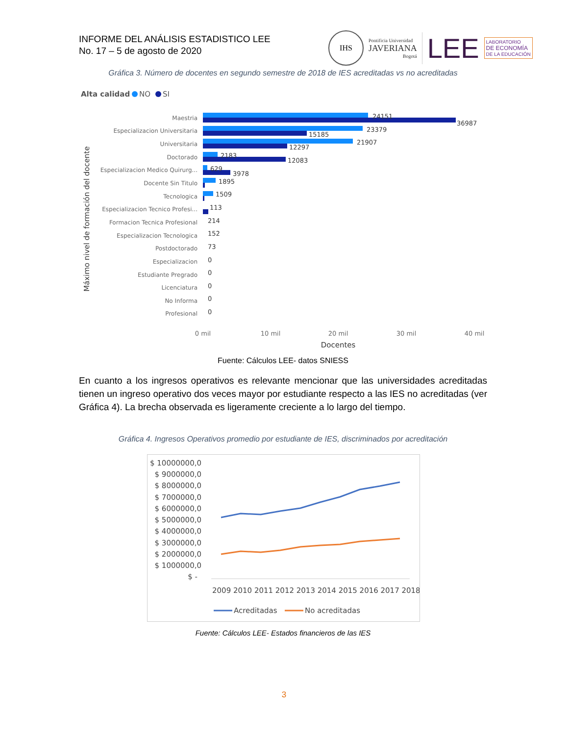INFORME DEL ANÁLISIS ESTADISTICO LEE
No. 17 – 5 de agosto de 2020
IHS
Pontificia Universidad
JAVERIANA
Bogotá
LEE
LABORATORIO
DE ECONOMÍA
DE LA EDUCACIÓN
Gráfica 3. Número de docentes en segundo semestre de 2018 de IES acreditadas vs no acreditadas
Alta calidad
NO
SI
Máximo nivel de formación del docente
Maestria
Especializacion Universitaria
Universitaria
Doctorado
Especializacion Medico Quirurg...
Docente Sin Titulo
Tecnologica
Especializacion Tecnico Profesi...
Formacion Tecnica Profesional
Especializacion Tecnologica
Postdoctorado
Especializacion
Estudiante Pregrado
Licenciatura
No Informa
Profesional
24151
36987
23379
15185
21907
12297
2183
12083
629
3978
1895
1509
113
214
152
73
0
0
0
0
0
0 mil
10 mil
20 mil
30 mil
40 mil
Docentes
Fuente: Cálculos LEE- datos SNIESS
En cuanto a los ingresos operativos es relevante mencionar que las universidades acreditadas tienen un ingreso operativo dos veces mayor por estudiante respecto a las IES no acreditadas (ver Gráfica 4). La brecha observada es ligeramente creciente a lo largo del tiempo.
Gráfica 4. Ingresos Operativos promedio por estudiante de IES, discriminados por acreditación
$ 10000000,0
$ 9000000,0
$ 8000000,0
$ 7000000,0
$ 6000000,0
$ 5000000,0
$ 4000000,0
$ 3000000,0
$ 2000000,0
$ 1000000,0
$ -
2009 2010 2011 2012 2013 2014 2015 2016 2017 2018
Acreditadas
No acreditadas
Fuente: Cálculos LEE- Estados financieros de las IES
3